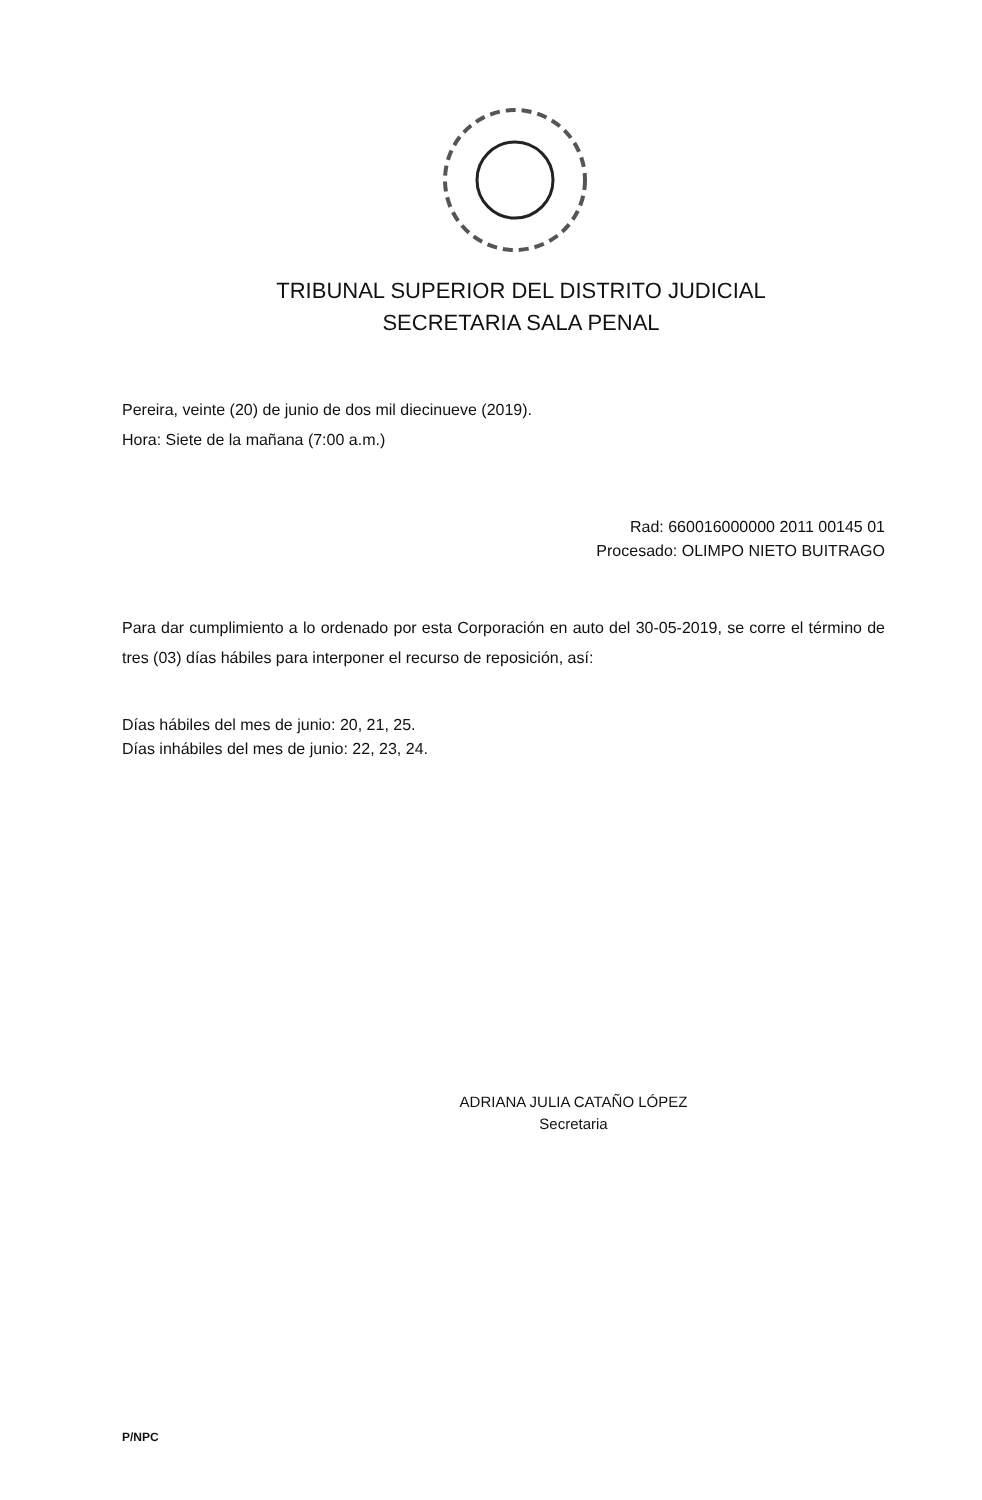TRIBUNAL SUPERIOR DEL DISTRITO JUDICIAL
SECRETARIA SALA PENAL
Pereira, veinte (20) de junio de dos mil diecinueve (2019).
Hora: Siete de la mañana (7:00 a.m.)
Rad: 660016000000 2011 00145 01
Procesado: OLIMPO NIETO BUITRAGO
Para dar cumplimiento a lo ordenado por esta Corporación en auto del 30-05-2019, se corre el término de tres (03) días hábiles para interponer el recurso de reposición, así:
Días hábiles del mes de junio: 20, 21, 25.
Días inhábiles del mes de junio: 22, 23, 24.
ADRIANA JULIA CATAÑO LÓPEZ
Secretaria
P/NPC